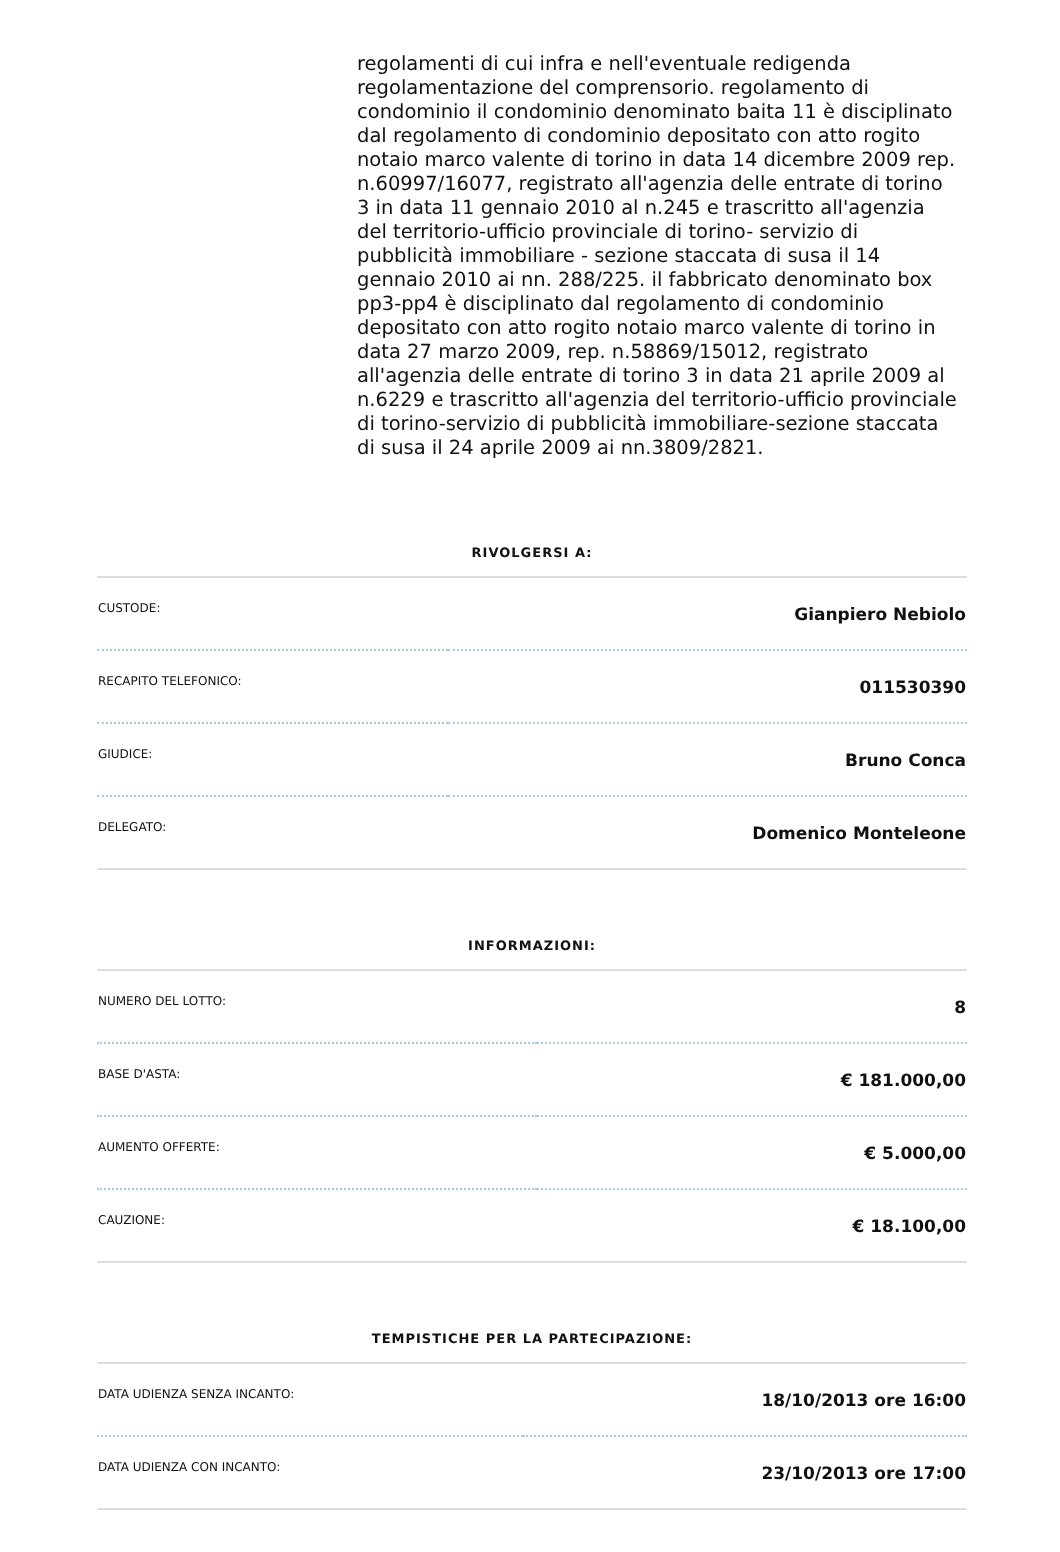regolamenti di cui infra e nell'eventuale redigenda regolamentazione del comprensorio. regolamento di condominio il condominio denominato baita 11 è disciplinato dal regolamento di condominio depositato con atto rogito notaio marco valente di torino in data 14 dicembre 2009 rep. n.60997/16077, registrato all'agenzia delle entrate di torino 3 in data 11 gennaio 2010 al n.245 e trascritto all'agenzia del territorio-ufficio provinciale di torino- servizio di pubblicità immobiliare - sezione staccata di susa il 14 gennaio 2010 ai nn. 288/225. il fabbricato denominato box pp3-pp4 è disciplinato dal regolamento di condominio depositato con atto rogito notaio marco valente di torino in data 27 marzo 2009, rep. n.58869/15012, registrato all'agenzia delle entrate di torino 3 in data 21 aprile 2009 al n.6229 e trascritto all'agenzia del territorio-ufficio provinciale di torino-servizio di pubblicità immobiliare-sezione staccata di susa il 24 aprile 2009 ai nn.3809/2821.
RIVOLGERSI A:
| CUSTODE: | Gianpiero Nebiolo |
| RECAPITO TELEFONICO: | 011530390 |
| GIUDICE: | Bruno Conca |
| DELEGATO: | Domenico Monteleone |
INFORMAZIONI:
| NUMERO DEL LOTTO: | 8 |
| BASE D'ASTA: | € 181.000,00 |
| AUMENTO OFFERTE: | € 5.000,00 |
| CAUZIONE: | € 18.100,00 |
TEMPISTICHE PER LA PARTECIPAZIONE:
| DATA UDIENZA SENZA INCANTO: | 18/10/2013 ore 16:00 |
| DATA UDIENZA CON INCANTO: | 23/10/2013 ore 17:00 |